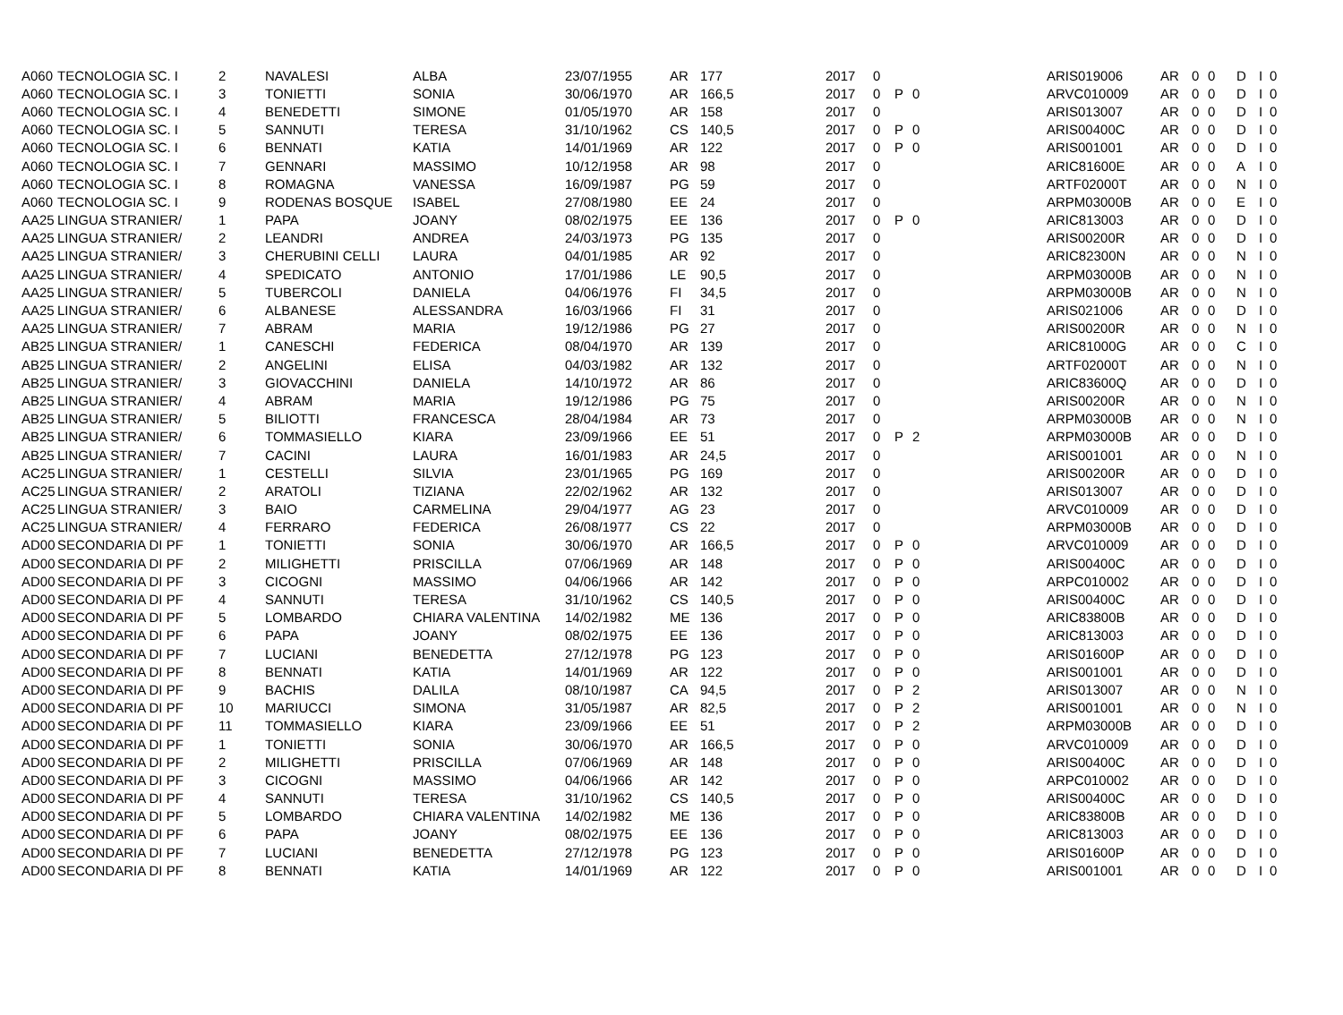| A060 | TECNOLOGIA SC. I | 2 | NAVALESI | ALBA | 23/07/1955 | AR | 177 | 2017 | 0 | | | ARIS019006 | AR | 0 | 0 | D | I | 0 |
| A060 | TECNOLOGIA SC. I | 3 | TONIETTI | SONIA | 30/06/1970 | AR | 166,5 | 2017 | 0 | P | 0 | ARVC010009 | AR | 0 | 0 | D | I | 0 |
| A060 | TECNOLOGIA SC. I | 4 | BENEDETTI | SIMONE | 01/05/1970 | AR | 158 | 2017 | 0 | | | ARIS013007 | AR | 0 | 0 | D | I | 0 |
| A060 | TECNOLOGIA SC. I | 5 | SANNUTI | TERESA | 31/10/1962 | CS | 140,5 | 2017 | 0 | P | 0 | ARIS00400C | AR | 0 | 0 | D | I | 0 |
| A060 | TECNOLOGIA SC. I | 6 | BENNATI | KATIA | 14/01/1969 | AR | 122 | 2017 | 0 | P | 0 | ARIS001001 | AR | 0 | 0 | D | I | 0 |
| A060 | TECNOLOGIA SC. I | 7 | GENNARI | MASSIMO | 10/12/1958 | AR | 98 | 2017 | 0 | | | ARIC81600E | AR | 0 | 0 | A | I | 0 |
| A060 | TECNOLOGIA SC. I | 8 | ROMAGNA | VANESSA | 16/09/1987 | PG | 59 | 2017 | 0 | | | ARTF02000T | AR | 0 | 0 | N | I | 0 |
| A060 | TECNOLOGIA SC. I | 9 | RODENAS BOSQUE | ISABEL | 27/08/1980 | EE | 24 | 2017 | 0 | | | ARPM03000B | AR | 0 | 0 | E | I | 0 |
| AA25 | LINGUA STRANIER/ | 1 | PAPA | JOANY | 08/02/1975 | EE | 136 | 2017 | 0 | P | 0 | ARIC813003 | AR | 0 | 0 | D | I | 0 |
| AA25 | LINGUA STRANIER/ | 2 | LEANDRI | ANDREA | 24/03/1973 | PG | 135 | 2017 | 0 | | | ARIS00200R | AR | 0 | 0 | D | I | 0 |
| AA25 | LINGUA STRANIER/ | 3 | CHERUBINI CELLI | LAURA | 04/01/1985 | AR | 92 | 2017 | 0 | | | ARIC82300N | AR | 0 | 0 | N | I | 0 |
| AA25 | LINGUA STRANIER/ | 4 | SPEDICATO | ANTONIO | 17/01/1986 | LE | 90,5 | 2017 | 0 | | | ARPM03000B | AR | 0 | 0 | N | I | 0 |
| AA25 | LINGUA STRANIER/ | 5 | TUBERCOLI | DANIELA | 04/06/1976 | FI | 34,5 | 2017 | 0 | | | ARPM03000B | AR | 0 | 0 | N | I | 0 |
| AA25 | LINGUA STRANIER/ | 6 | ALBANESE | ALESSANDRA | 16/03/1966 | FI | 31 | 2017 | 0 | | | ARIS021006 | AR | 0 | 0 | D | I | 0 |
| AA25 | LINGUA STRANIER/ | 7 | ABRAM | MARIA | 19/12/1986 | PG | 27 | 2017 | 0 | | | ARIS00200R | AR | 0 | 0 | N | I | 0 |
| AB25 | LINGUA STRANIER/ | 1 | CANESCHI | FEDERICA | 08/04/1970 | AR | 139 | 2017 | 0 | | | ARIC81000G | AR | 0 | 0 | C | I | 0 |
| AB25 | LINGUA STRANIER/ | 2 | ANGELINI | ELISA | 04/03/1982 | AR | 132 | 2017 | 0 | | | ARTF02000T | AR | 0 | 0 | N | I | 0 |
| AB25 | LINGUA STRANIER/ | 3 | GIOVACCHINI | DANIELA | 14/10/1972 | AR | 86 | 2017 | 0 | | | ARIC83600Q | AR | 0 | 0 | D | I | 0 |
| AB25 | LINGUA STRANIER/ | 4 | ABRAM | MARIA | 19/12/1986 | PG | 75 | 2017 | 0 | | | ARIS00200R | AR | 0 | 0 | N | I | 0 |
| AB25 | LINGUA STRANIER/ | 5 | BILIOTTI | FRANCESCA | 28/04/1984 | AR | 73 | 2017 | 0 | | | ARPM03000B | AR | 0 | 0 | N | I | 0 |
| AB25 | LINGUA STRANIER/ | 6 | TOMMASIELLO | KIARA | 23/09/1966 | EE | 51 | 2017 | 0 | P | 2 | ARPM03000B | AR | 0 | 0 | D | I | 0 |
| AB25 | LINGUA STRANIER/ | 7 | CACINI | LAURA | 16/01/1983 | AR | 24,5 | 2017 | 0 | | | ARIS001001 | AR | 0 | 0 | N | I | 0 |
| AC25 | LINGUA STRANIER/ | 1 | CESTELLI | SILVIA | 23/01/1965 | PG | 169 | 2017 | 0 | | | ARIS00200R | AR | 0 | 0 | D | I | 0 |
| AC25 | LINGUA STRANIER/ | 2 | ARATOLI | TIZIANA | 22/02/1962 | AR | 132 | 2017 | 0 | | | ARIS013007 | AR | 0 | 0 | D | I | 0 |
| AC25 | LINGUA STRANIER/ | 3 | BAIO | CARMELINA | 29/04/1977 | AG | 23 | 2017 | 0 | | | ARVC010009 | AR | 0 | 0 | D | I | 0 |
| AC25 | LINGUA STRANIER/ | 4 | FERRARO | FEDERICA | 26/08/1977 | CS | 22 | 2017 | 0 | | | ARPM03000B | AR | 0 | 0 | D | I | 0 |
| AD00 | SECONDARIA DI PF | 1 | TONIETTI | SONIA | 30/06/1970 | AR | 166,5 | 2017 | 0 | P | 0 | ARVC010009 | AR | 0 | 0 | D | I | 0 |
| AD00 | SECONDARIA DI PF | 2 | MILIGHETTI | PRISCILLA | 07/06/1969 | AR | 148 | 2017 | 0 | P | 0 | ARIS00400C | AR | 0 | 0 | D | I | 0 |
| AD00 | SECONDARIA DI PF | 3 | CICOGNI | MASSIMO | 04/06/1966 | AR | 142 | 2017 | 0 | P | 0 | ARPC010002 | AR | 0 | 0 | D | I | 0 |
| AD00 | SECONDARIA DI PF | 4 | SANNUTI | TERESA | 31/10/1962 | CS | 140,5 | 2017 | 0 | P | 0 | ARIS00400C | AR | 0 | 0 | D | I | 0 |
| AD00 | SECONDARIA DI PF | 5 | LOMBARDO | CHIARA VALENTINA | 14/02/1982 | ME | 136 | 2017 | 0 | P | 0 | ARIC83800B | AR | 0 | 0 | D | I | 0 |
| AD00 | SECONDARIA DI PF | 6 | PAPA | JOANY | 08/02/1975 | EE | 136 | 2017 | 0 | P | 0 | ARIC813003 | AR | 0 | 0 | D | I | 0 |
| AD00 | SECONDARIA DI PF | 7 | LUCIANI | BENEDETTA | 27/12/1978 | PG | 123 | 2017 | 0 | P | 0 | ARIS01600P | AR | 0 | 0 | D | I | 0 |
| AD00 | SECONDARIA DI PF | 8 | BENNATI | KATIA | 14/01/1969 | AR | 122 | 2017 | 0 | P | 0 | ARIS001001 | AR | 0 | 0 | D | I | 0 |
| AD00 | SECONDARIA DI PF | 9 | BACHIS | DALILA | 08/10/1987 | CA | 94,5 | 2017 | 0 | P | 2 | ARIS013007 | AR | 0 | 0 | N | I | 0 |
| AD00 | SECONDARIA DI PF | 10 | MARIUCCI | SIMONA | 31/05/1987 | AR | 82,5 | 2017 | 0 | P | 2 | ARIS001001 | AR | 0 | 0 | N | I | 0 |
| AD00 | SECONDARIA DI PF | 11 | TOMMASIELLO | KIARA | 23/09/1966 | EE | 51 | 2017 | 0 | P | 2 | ARPM03000B | AR | 0 | 0 | D | I | 0 |
| AD00 | SECONDARIA DI PF | 1 | TONIETTI | SONIA | 30/06/1970 | AR | 166,5 | 2017 | 0 | P | 0 | ARVC010009 | AR | 0 | 0 | D | I | 0 |
| AD00 | SECONDARIA DI PF | 2 | MILIGHETTI | PRISCILLA | 07/06/1969 | AR | 148 | 2017 | 0 | P | 0 | ARIS00400C | AR | 0 | 0 | D | I | 0 |
| AD00 | SECONDARIA DI PF | 3 | CICOGNI | MASSIMO | 04/06/1966 | AR | 142 | 2017 | 0 | P | 0 | ARPC010002 | AR | 0 | 0 | D | I | 0 |
| AD00 | SECONDARIA DI PF | 4 | SANNUTI | TERESA | 31/10/1962 | CS | 140,5 | 2017 | 0 | P | 0 | ARIS00400C | AR | 0 | 0 | D | I | 0 |
| AD00 | SECONDARIA DI PF | 5 | LOMBARDO | CHIARA VALENTINA | 14/02/1982 | ME | 136 | 2017 | 0 | P | 0 | ARIC83800B | AR | 0 | 0 | D | I | 0 |
| AD00 | SECONDARIA DI PF | 6 | PAPA | JOANY | 08/02/1975 | EE | 136 | 2017 | 0 | P | 0 | ARIC813003 | AR | 0 | 0 | D | I | 0 |
| AD00 | SECONDARIA DI PF | 7 | LUCIANI | BENEDETTA | 27/12/1978 | PG | 123 | 2017 | 0 | P | 0 | ARIS01600P | AR | 0 | 0 | D | I | 0 |
| AD00 | SECONDARIA DI PF | 8 | BENNATI | KATIA | 14/01/1969 | AR | 122 | 2017 | 0 | P | 0 | ARIS001001 | AR | 0 | 0 | D | I | 0 |